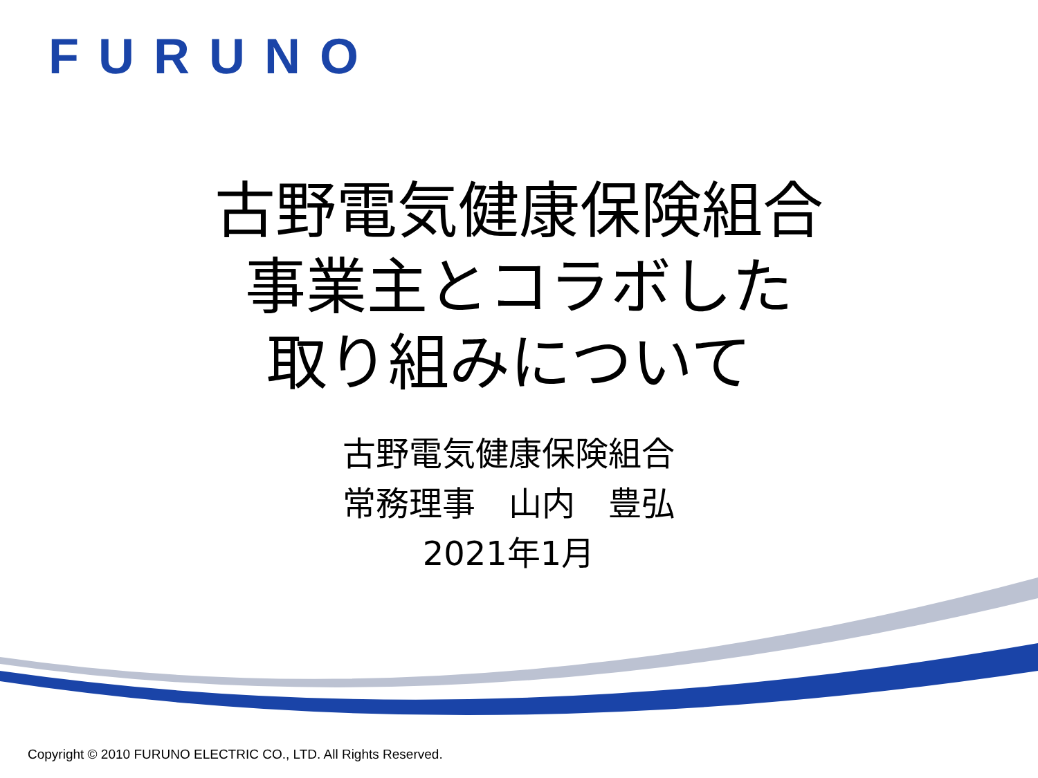FURUNO
古野電気健康保険組合
事業主とコラボした
取り組みについて
古野電気健康保険組合
常務理事　山内　豊弘
2021年1月
Copyright © 2010 FURUNO ELECTRIC CO., LTD. All Rights Reserved.